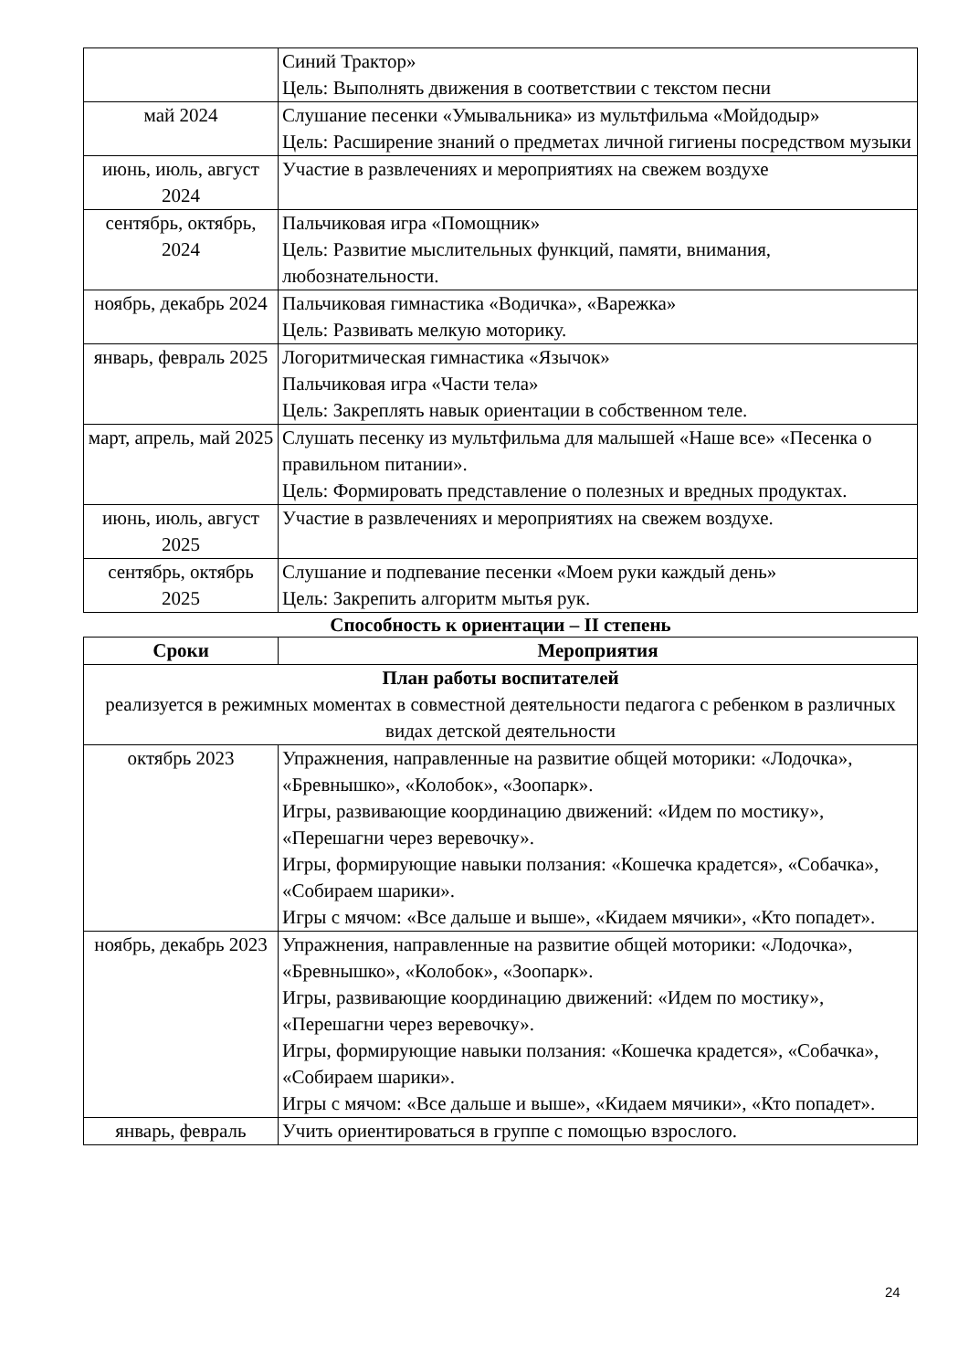| | Синий Трактор» Цель: Выполнять движения в соответствии с текстом песни |
| май 2024 | Слушание песенки «Умывальника» из мультфильма «Мойдодыр» Цель: Расширение знаний о предметах личной гигиены посредством музыки |
| июнь, июль, август 2024 | Участие в развлечениях и мероприятиях на свежем воздухе |
| сентябрь, октябрь, 2024 | Пальчиковая игра «Помощник» Цель: Развитие мыслительных функций, памяти, внимания, любознательности. |
| ноябрь, декабрь 2024 | Пальчиковая гимнастика «Водичка», «Варежка» Цель: Развивать мелкую моторику. |
| январь, февраль 2025 | Логоритмическая гимнастика «Язычок» Пальчиковая игра «Части тела» Цель: Закреплять навык ориентации в собственном теле. |
| март, апрель, май 2025 | Слушать песенку из мультфильма для малышей «Наше все» «Песенка о правильном питании». Цель: Формировать представление о полезных и вредных продуктах. |
| июнь, июль, август 2025 | Участие в развлечениях и мероприятиях на свежем воздухе. |
| сентябрь, октябрь 2025 | Слушание и подпевание песенки «Моем руки каждый день» Цель: Закрепить алгоритм мытья рук. |
Способность к ориентации – II степень
| Сроки | Мероприятия |
| --- | --- |
| План работы воспитателей реализуется в режимных моментах в совместной деятельности педагога с ребенком в различных видах детской деятельности | |
| октябрь 2023 | Упражнения, направленные на развитие общей моторики: «Лодочка», «Бревнышко», «Колобок», «Зоопарк». Игры, развивающие координацию движений: «Идем по мостику», «Перешагни через веревочку». Игры, формирующие навыки ползания: «Кошечка крадется», «Собачка», «Собираем шарики». Игры с мячом: «Все дальше и выше», «Кидаем мячики», «Кто попадет». |
| ноябрь, декабрь 2023 | Упражнения, направленные на развитие общей моторики: «Лодочка», «Бревнышко», «Колобок», «Зоопарк». Игры, развивающие координацию движений: «Идем по мостику», «Перешагни через веревочку». Игры, формирующие навыки ползания: «Кошечка крадется», «Собачка», «Собираем шарики». Игры с мячом: «Все дальше и выше», «Кидаем мячики», «Кто попадет». |
| январь, февраль | Учить ориентироваться в группе с помощью взрослого. |
24